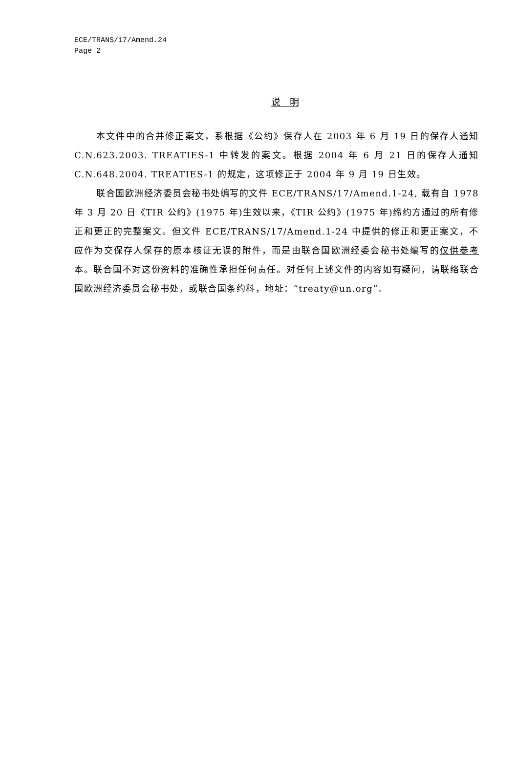ECE/TRANS/17/Amend.24
Page 2
说　明
本文件中的合并修正案文，系根据《公约》保存人在 2003 年 6 月 19 日的保存人通知 C.N.623.2003. TREATIES-1 中转发的案文。根据 2004 年 6 月 21 日的保存人通知 C.N.648.2004. TREATIES-1 的规定，这项修正于 2004 年 9 月 19 日生效。
联合国欧洲经济委员会秘书处编写的文件 ECE/TRANS/17/Amend.1-24, 载有自 1978 年 3 月 20 日《TIR 公约》(1975 年)生效以来，《TIR 公约》(1975 年)缔约方通过的所有修正和更正的完整案文。但文件 ECE/TRANS/17/Amend.1-24 中提供的修正和更正案文，不应作为交保存人保存的原本核证无误的附件，而是由联合国欧洲经委会秘书处编写的仅供参考本。联合国不对这份资料的准确性承担任何责任。对任何上述文件的内容如有疑问，请联络联合国欧洲经济委员会秘书处，或联合国条约科，地址：“treaty@un.org”。